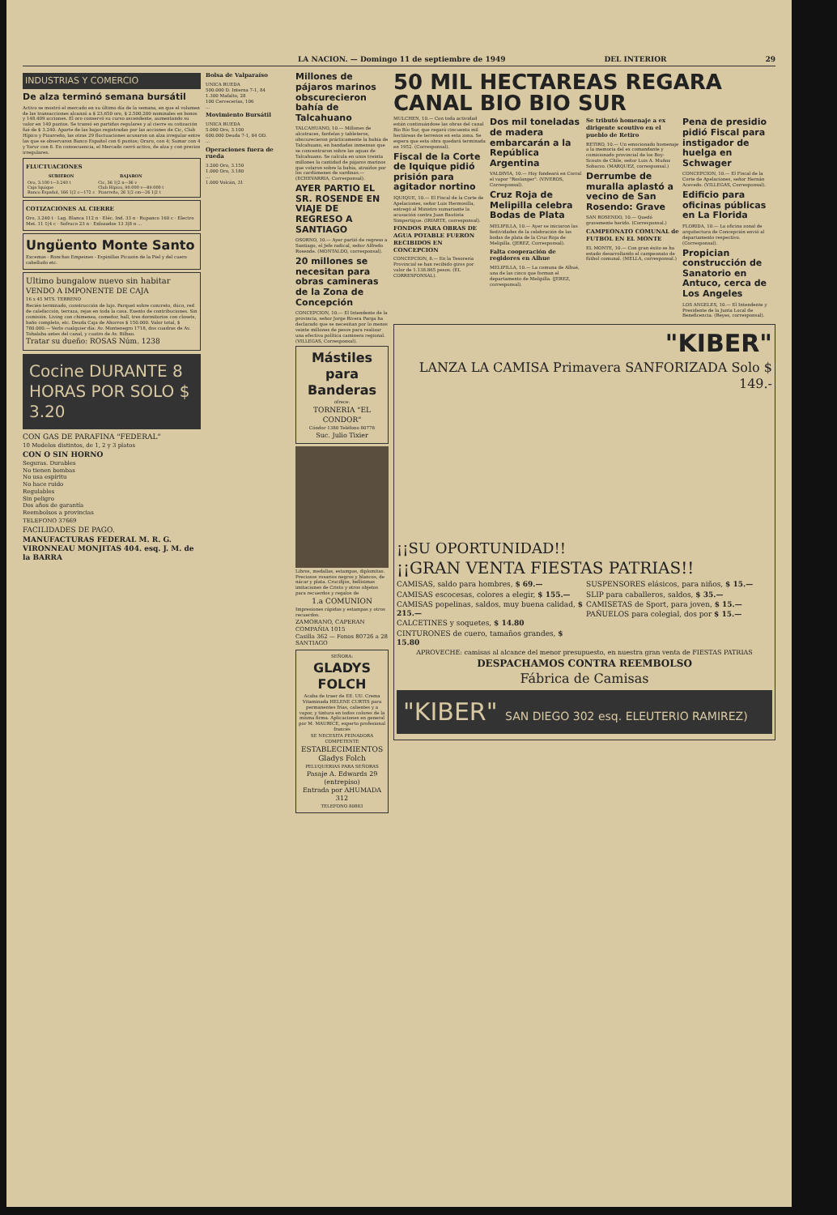LA NACION. — Domingo 11 de septiembre de 1949 DEL INTERIOR 29
INDUSTRIAS Y COMERCIO
De alza terminó semana bursátil
Activo se mostró el mercado en su último día de la semana, en que el volumen de las transacciones alcanzó a $ 23.650 oro, $ 2.500.200 nominales en bonos y 148.409 acciones. El oro conservó su curso ascendente, aumentando su valor en 140 puntos. Se transó en partidas regulares y al cierre su cotización fué de $ 3.240. Aparte de las bajas registradas por las acciones de Cic, Club Hípico y Pizarreño, las otras 29 fluctuaciones acusaron un alza irregular entre las que se observaron Banco Español con 6 puntos; Oruro, con 4; Sumar con 4 y Yarur con 8. En consecuencia, el Mercado cerró activo, de alza y con precios irregulares.
FLUCTUACIONES
| SUBIERON | BAJARON |
| --- | --- |
| Oro, 3.100 t—3.240 t | Cic, 36 1/2 n—36 v |
| Caja Iquique | Club Hípico, 90.000 v—89.000 t |
| Banco Español, 166 1/2 c—172 c | Pizarreño, 26 1/2 cm—26 1/2 t |
COTIZACIONES AL CIERRE
Oro, 3.240 t · Lag. Blanca 112 n · Eléc. Ind. 33 n · Rupanco 160 c · Electro Met. 11 1|4 c · Sofruco 23 n · Enlozados 13 3|8 n ...
Ungüento Monte Santo
Excemas - Ronchas Empeines - Espinillas Picazón de la Piel y del cuero cabelludo etc.
Ultimo bungalow nuevo sin habitar
VENDO A IMPONENTE DE CAJA
16 x 45 MTS. TERRENO
Recién terminado, construcción de lujo. Parquet sobre concreto, dúco, red de calefacción, terraza, rejas en toda la casa. Exento de contribuciones. Sin comisión. Living con chimenea, comedor, hall, tres dormitorios con closets, baño completo, etc. Deuda Caja de Ahorros $ 150.000. Valor total, $ 780.000.— Verlo cualquier día: Av. Montenegro 1718, dos cuadras de Av. Tobalaba antes del canal, y cuatro de Av. Bilbao.
Tratar su dueño: ROSAS Núm. 1238
Cocine DURANTE 8 HORAS POR SOLO $ 3.20
CON GAS DE PARAFINA "FEDERAL"
10 Modelos distintos, de 1, 2 y 3 platos
CON O SIN HORNO
Seguras. Durables
No tienen bombas
No usa espíritu
No hace ruido
Regulables
Sin peligro
Dos años de garantía
Reembolsos a provincias
TELEFONO 37669
FACILIDADES DE PAGO.
MANUFACTURAS FEDERAL M. R. G. VIRONNEAU MONJITAS 404. esq. J. M. de la BARRA
Bolsa de Valparaíso
UNICA RUEDA
500.000 D. Interna 7-1, 84
1.300 Mafalto, 28
100 Cervecerías, 106
...
Movimiento Bursátil
UNICA RUEDA
5.000 Oro, 3.100
600.000 Deuda 7-1, 84 OD.
...
Operaciones fuera de rueda
3.200 Oro, 3.150
1.000 Oro, 3.180
...
1.000 Volcán, 31
Millones de pájaros marinos obscurecieron bahía de Talcahuano
TALCAHUANO, 10.— Millones de alcatraces, fardelas y tableteros, obscurecieron prácticamente la bahía de Talcahuano, en bandadas inmensas que se concentraron sobre las aguas de Talcahuano. Se calcula en unos treinta millones la cantidad de pájaros marinos que volaron sobre la bahía, atraídos por los cardúmenes de sardinas.— (ECHEVARRIA, Corresponsal).
AYER PARTIO EL SR. ROSENDE EN VIAJE DE REGRESO A SANTIAGO
OSORNO, 10.— Ayer partió de regreso a Santiago, el Jefe radical, señor Alfredo Rosende. (MONTALDO, corresponsal).
20 millones se necesitan para obras camineras de la Zona de Concepción
CONCEPCION, 10.— El Intendente de la provincia, señor Jorge Rivera Parga ha declarado que se necesitan por lo menos veinte millones de pesos para realizar una efectiva política caminera regional. (VILLEGAS, Corresponsal).
Mástiles para Banderas
ofrece:
TORNERIA "EL CONDOR"
Cóndor 1380 Teléfono 80778
Suc. Julio Tixier
Libros, medallas, estampas, diplomitas. Preciosos rosarios negros y blancos, de nácar y plata. Crucifijos, bellísimas imitaciones de Cristo y otros objetos para recuerdos y regalos de
1.a COMUNION
Impresiones rápidas y estampas y otros recuerdos.
ZAMORANO, CAPERAN COMPAÑIA 1015
Casilla 362 — Fonos 80726 a 28 SANTIAGO
SEÑORA:
GLADYS FOLCH
Acaba de traer de EE. UU. Crema Vitaminada HELENE CURTIS para permanentes frías, calientes y a vapor, y tintura en todos colores de la misma firma. Aplicaciones en general por M. MAURICE, experto profesional francés
SE NECESITA PEINADORA COMPETENTE
ESTABLECIMIENTOS Gladys Folch
PELUQUERIAS PARA SEÑORAS
Pasaje A. Edwards 29 (entrepiso)
Entrada por AHUMADA 312
TELEFONO 80883
50 MIL HECTAREAS REGARA CANAL BIO BIO SUR
MULCHEN, 10.— Con toda actividad están continuándose las obras del canal Bío Bío Sur, que regará cincuenta mil hectáreas de terrenos en esta zona. Se espera que esta obra quedará terminada en 1952. (Corresponsal).
Fiscal de la Corte de Iquique pidió prisión para agitador nortino
IQUIQUE, 10.— El Fiscal de la Corte de Apelaciones, señor Luis Hermosilla, entregó al Ministro sumariante la acusación contra Juan Bautista Simpertigue. (IRIARTE, corresponsal).
FONDOS PARA OBRAS DE AGUA POTABLE FUERON RECIBIDOS EN CONCEPCION
CONCEPCION, 8.— En la Tesorería Provincial se han recibido giros por valor de 1.138.865 pesos. (EL CORRESPONSAL).
Dos mil toneladas de madera embarcarán a la República Argentina
VALDIVIA, 10.— Hoy fondeará en Corral el vapor "Roslanger". (VIVEROS, Corresponsal).
Cruz Roja de Melipilla celebra Bodas de Plata
MELIPILLA, 10.— Ayer se iniciaron las festividades de la celebración de las bodas de plata de la Cruz Roja de Melipilla. (JEREZ, Corresponsal).
Falta cooperación de regidores en Alhue
MELIPILLA, 10.— La comuna de Alhué, una de las cinco que forman el departamento de Melipilla. (JEREZ, corresponsal).
Se tributó homenaje a ex dirigente scoutivo en el pueblo de Retiro
RETIRO, 10.— Un emocionado homenaje a la memoria del ex comandante y comisionado provincial de los Boy-Scouts de Chile, señor Luis A. Muñoz Sobarzo. (MARQUEZ, corresponsal.)
Derrumbe de muralla aplastó a vecino de San Rosendo: Grave
SAN ROSENDO, 10.— Quedó gravemente herido. (Corresponsal.)
CAMPEONATO COMUNAL de FUTBOL EN EL MONTE
EL MONTE, 10.— Con gran éxito se ha estado desarrollando el campeonato de fútbol comunal. (MELLA, corresponsal.)
Pena de presidio pidió Fiscal para instigador de huelga en Schwager
CONCEPCION, 10.— El Fiscal de la Corte de Apelaciones, señor Hernán Acevedo. (VILLEGAS, Corresponsal).
Edificio para oficinas públicas en La Florida
FLORIDA, 10.— La oficina zonal de arquitectura de Concepción envió al departamento respectivo. (Corresponsal).
Propician construcción de Sanatorio en Antuco, cerca de Los Angeles
LOS ANGELES, 10.— El Intendente y Presidente de la Junta Local de Beneficencia. (Reyes, corresponsal).
"KIBER"
LANZA LA CAMISA Primavera SANFORIZADA Solo $ 149.-
¡¡SU OPORTUNIDAD!!
¡¡GRAN VENTA FIESTAS PATRIAS!!
CAMISAS, saldo para hombres, $ 69.—
CAMISAS escocesas, colores a elegir, $ 155.—
CAMISAS popelinas, saldos, muy buena calidad, $ 215.—
CALCETINES y soquetes, $ 14.80
CINTURONES de cuero, tamaños grandes, $ 15.80
SUSPENSORES elásicos, para niños, $ 15.—
SLIP para caballeros, saldos, $ 35.—
CAMISETAS de Sport, para joven, $ 15.—
PAÑUELOS para colegial, dos por $ 15.—
APROVECHE: camisas al alcance del menor presupuesto, en nuestra gran venta de FIESTAS PATRIAS
DESPACHAMOS CONTRA REEMBOLSO
Fábrica de Camisas
"KIBER" SAN DIEGO 302 esq. ELEUTERIO RAMIREZ)